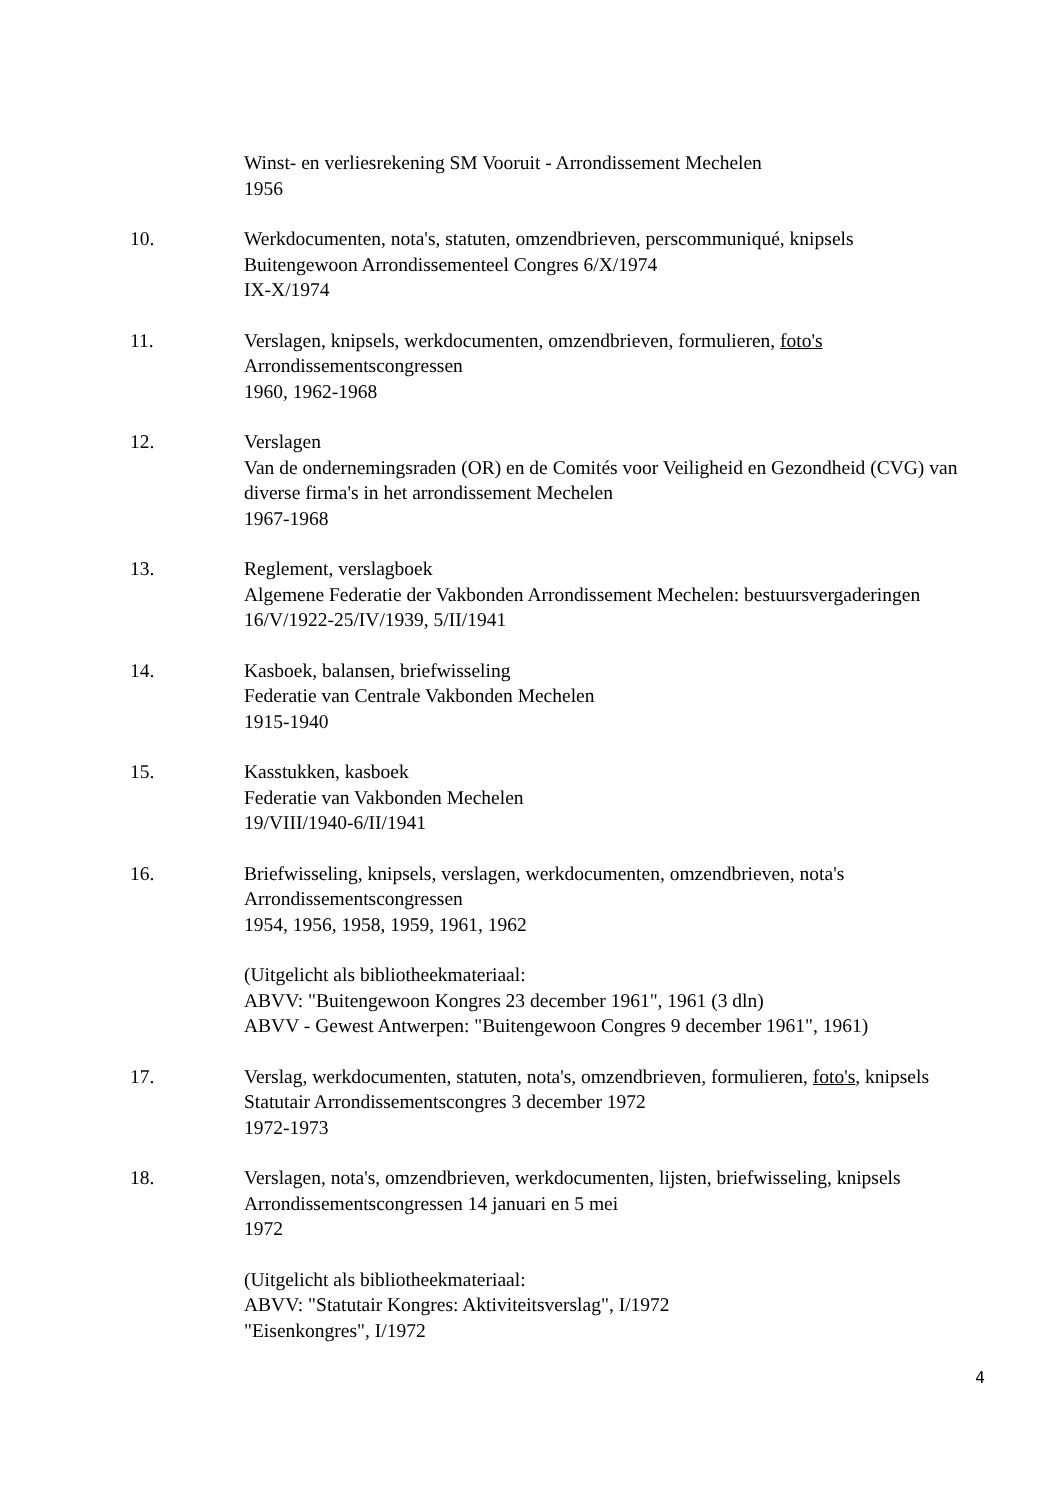Winst- en verliesrekening SM Vooruit - Arrondissement Mechelen
1956
10. Werkdocumenten, nota's, statuten, omzendbrieven, perscommuniqué, knipsels
Buitengewoon Arrondissementeel Congres 6/X/1974
IX-X/1974
11. Verslagen, knipsels, werkdocumenten, omzendbrieven, formulieren, foto's
Arrondissementscongressen
1960, 1962-1968
12. Verslagen
Van de ondernemingsraden (OR) en de Comités voor Veiligheid en Gezondheid (CVG) van diverse firma's in het arrondissement Mechelen
1967-1968
13. Reglement, verslagboek
Algemene Federatie der Vakbonden Arrondissement Mechelen: bestuursvergaderingen
16/V/1922-25/IV/1939, 5/II/1941
14. Kasboek, balansen, briefwisseling
Federatie van Centrale Vakbonden Mechelen
1915-1940
15. Kasstukken, kasboek
Federatie van Vakbonden Mechelen
19/VIII/1940-6/II/1941
16. Briefwisseling, knipsels, verslagen, werkdocumenten, omzendbrieven, nota's
Arrondissementscongressen
1954, 1956, 1958, 1959, 1961, 1962
(Uitgelicht als bibliotheekmateriaal:
ABVV: "Buitengewoon Kongres 23 december 1961", 1961 (3 dln)
ABVV - Gewest Antwerpen: "Buitengewoon Congres 9 december 1961", 1961)
17. Verslag, werkdocumenten, statuten, nota's, omzendbrieven, formulieren, foto's, knipsels
Statutair Arrondissementscongres 3 december 1972
1972-1973
18. Verslagen, nota's, omzendbrieven, werkdocumenten, lijsten, briefwisseling, knipsels
Arrondissementscongressen 14 januari en 5 mei
1972
(Uitgelicht als bibliotheekmateriaal:
ABVV: "Statutair Kongres: Aktiviteitsverslag", I/1972
"Eisenkongres", I/1972
4